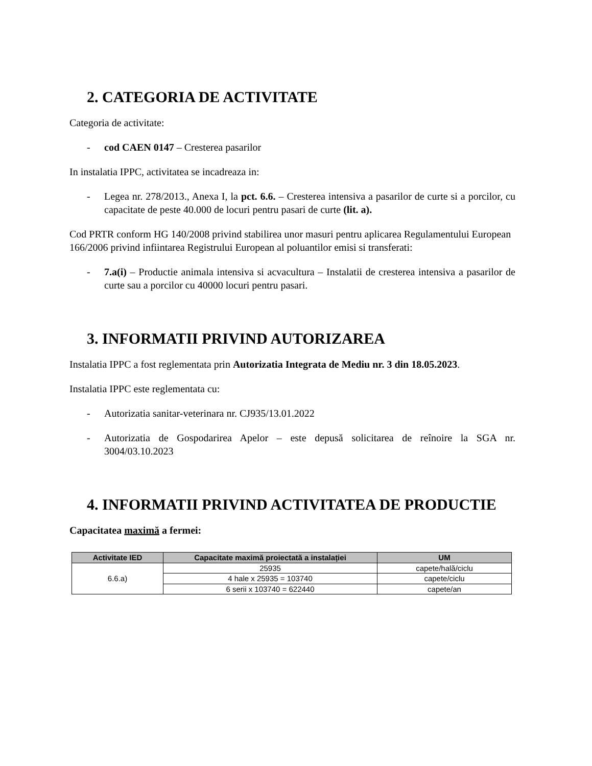2. CATEGORIA DE ACTIVITATE
Categoria de activitate:
- cod CAEN 0147 – Cresterea pasarilor
In instalatia IPPC, activitatea se incadreaza in:
- Legea nr. 278/2013., Anexa I, la pct. 6.6. – Cresterea intensiva a pasarilor de curte si a porcilor, cu capacitate de peste 40.000 de locuri pentru pasari de curte (lit. a).
Cod PRTR conform HG 140/2008 privind stabilirea unor masuri pentru aplicarea Regulamentului European 166/2006 privind infiintarea Registrului European al poluantilor emisi si transferati:
- 7.a(i) – Productie animala intensiva si acvacultura – Instalatii de cresterea intensiva a pasarilor de curte sau a porcilor cu 40000 locuri pentru pasari.
3. INFORMATII PRIVIND AUTORIZAREA
Instalatia IPPC a fost reglementata prin Autorizatia Integrata de Mediu nr. 3 din 18.05.2023.
Instalatia IPPC este reglementata cu:
- Autorizatia sanitar-veterinara nr. CJ935/13.01.2022
- Autorizatia de Gospodarirea Apelor – este depusă solicitarea de reînoire la SGA nr. 3004/03.10.2023
4. INFORMATII PRIVIND ACTIVITATEA DE PRODUCTIE
Capacitatea maximă a fermei:
| Activitate IED | Capacitate maximă proiectată a instalației | UM |
| --- | --- | --- |
| 6.6.a) | 25935 | capete/hală/ciclu |
| | 4 hale x 25935 = 103740 | capete/ciclu |
| | 6 serii x 103740 = 622440 | capete/an |